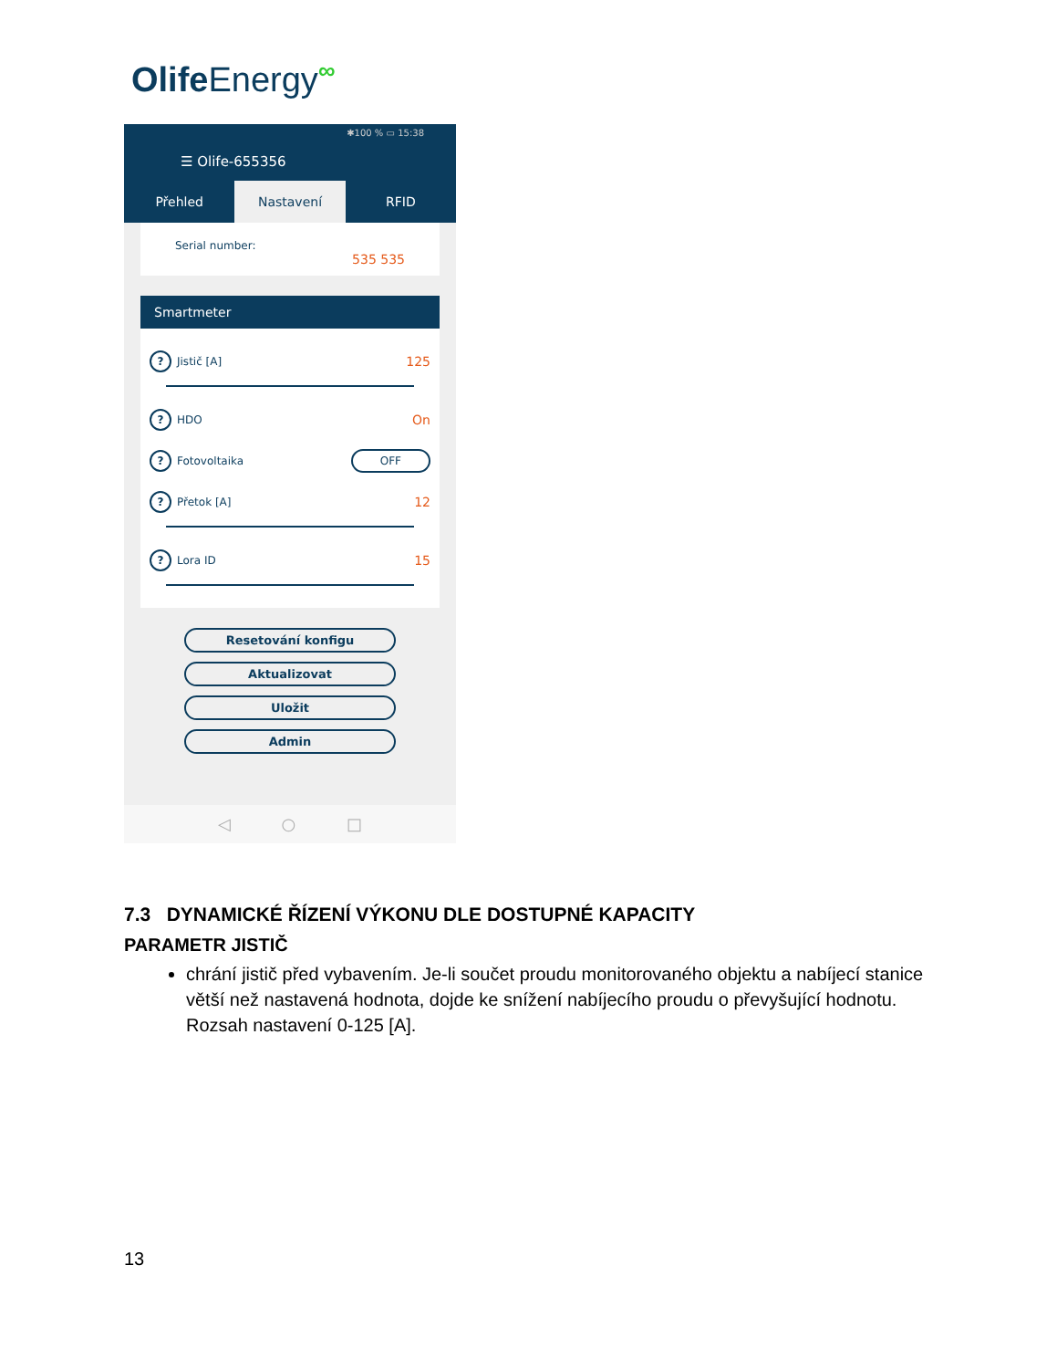OlifeEnergy<sup>∞</sup>
✱100 % ▭ 15:38
☰ Olife-655356
Přehled Nastavení RFID
Serial number:
535 535
Smartmeter
? Jistič [A] 125
? HDO On
? Fotovoltaika OFF
? Přetok [A] 12
? Lora ID 15
Resetování konfigu
Aktualizovat
Uložit
Admin
◁ ○ □
7.3 DYNAMICKÉ ŘÍZENÍ VÝKONU DLE DOSTUPNÉ KAPACITY
PARAMETR JISTIČ
chrání jistič před vybavením. Je-li součet proudu monitorovaného objektu a nabíjecí stanice větší než nastavená hodnota, dojde ke snížení nabíjecího proudu o převyšující hodnotu. Rozsah nastavení 0-125 [A].
13